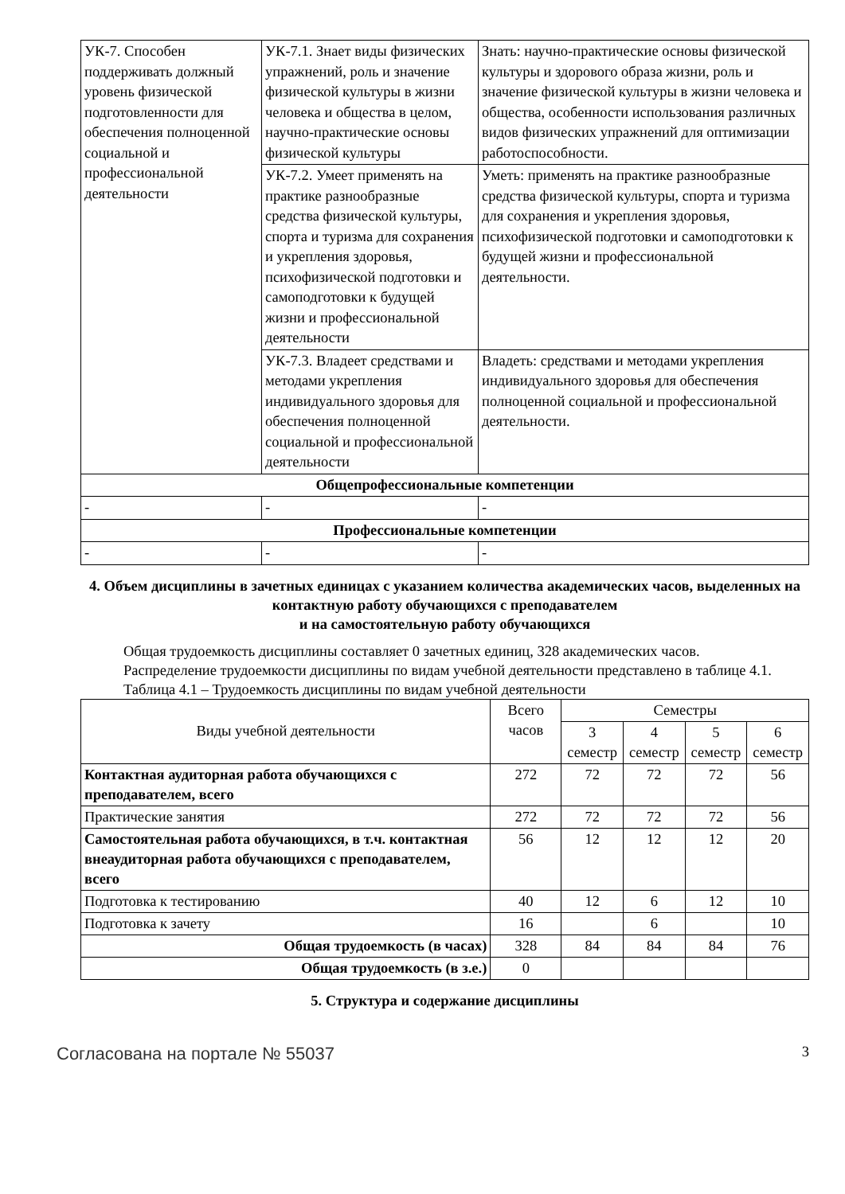| УК-7. Способен поддерживать должный уровень физической подготовленности для обеспечения полноценной социальной и профессиональной деятельности | УК-7.1. Знает виды физических упражнений, роль и значение физической культуры в жизни человека и общества в целом, научно-практические основы физической культуры | Знать: научно-практические основы физической культуры и здорового образа жизни, роль и значение физической культуры в жизни человека и общества, особенности использования различных видов физических упражнений для оптимизации работоспособности. |
| | УК-7.2. Умеет применять на практике разнообразные средства физической культуры, спорта и туризма для сохранения и укрепления здоровья, психофизической подготовки и самоподготовки к будущей жизни и профессиональной деятельности | Уметь: применять на практике разнообразные средства физической культуры, спорта и туризма для сохранения и укрепления здоровья, психофизической подготовки и самоподготовки к будущей жизни и профессиональной деятельности. |
| | УК-7.3. Владеет средствами и методами укрепления индивидуального здоровья для обеспечения полноценной социальной и профессиональной деятельности | Владеть: средствами и методами укрепления индивидуального здоровья для обеспечения полноценной социальной и профессиональной деятельности. |
| Общепрофессиональные компетенции | | |
| - | - | - |
| Профессиональные компетенции | | |
| - | - | - |
4. Объем дисциплины в зачетных единицах с указанием количества академических часов, выделенных на контактную работу обучающихся с преподавателем
и на самостоятельную работу обучающихся
Общая трудоемкость дисциплины составляет 0 зачетных единиц, 328 академических часов.
Распределение трудоемкости дисциплины по видам учебной деятельности представлено в таблице 4.1.
Таблица 4.1 – Трудоемкость дисциплины по видам учебной деятельности
| Виды учебной деятельности | Всего часов | Семестры | | | |
| --- | --- | --- | --- | --- | --- |
| | | 3 семестр | 4 семестр | 5 семестр | 6 семестр |
| Контактная аудиторная работа обучающихся с преподавателем, всего | 272 | 72 | 72 | 72 | 56 |
| Практические занятия | 272 | 72 | 72 | 72 | 56 |
| Самостоятельная работа обучающихся, в т.ч. контактная внеаудиторная работа обучающихся с преподавателем, всего | 56 | 12 | 12 | 12 | 20 |
| Подготовка к тестированию | 40 | 12 | 6 | 12 | 10 |
| Подготовка к зачету | 16 | | 6 | | 10 |
| Общая трудоемкость (в часах) | 328 | 84 | 84 | 84 | 76 |
| Общая трудоемкость (в з.е.) | 0 | | | | |
5. Структура и содержание дисциплины
Согласована на портале № 55037 3